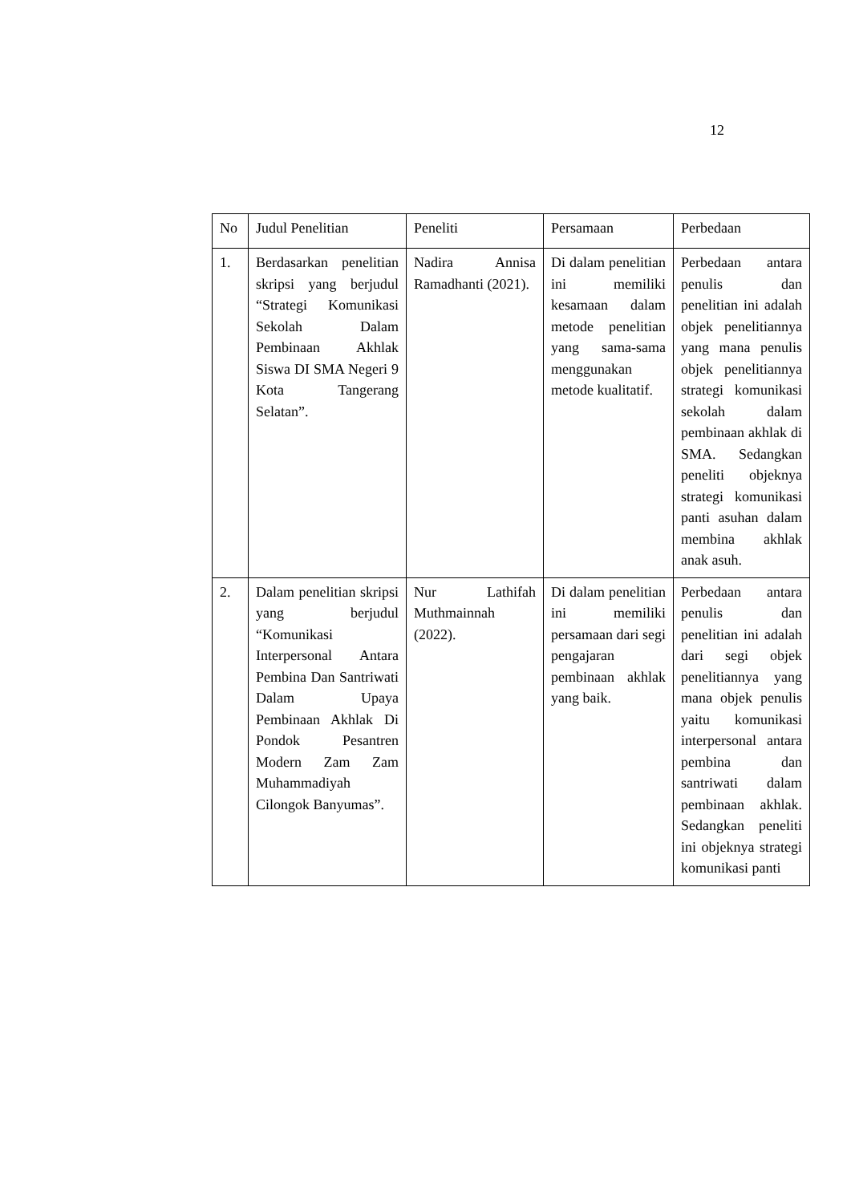12
| No | Judul Penelitian | Peneliti | Persamaan | Perbedaan |
| 1. | Berdasarkan penelitian skripsi yang berjudul “Strategi Komunikasi Sekolah Dalam Pembinaan Akhlak Siswa DI SMA Negeri 9 Kota Tangerang Selatan”. | Nadira Annisa Ramadhanti (2021). | Di dalam penelitian ini memiliki kesamaan dalam metode penelitian yang sama-sama menggunakan metode kualitatif. | Perbedaan antara penulis dan penelitian ini adalah objek penelitiannya yang mana penulis objek penelitiannya strategi komunikasi sekolah dalam pembinaan akhlak di SMA. Sedangkan peneliti objeknya strategi komunikasi panti asuhan dalam membina akhlak anak asuh. |
| 2. | Dalam penelitian skripsi yang berjudul “Komunikasi Interpersonal Antara Pembina Dan Santriwati Dalam Upaya Pembinaan Akhlak Di Pondok Pesantren Modern Zam Zam Muhammadiyah Cilongok Banyumas”. | Nur Lathifah Muthmainnah (2022). | Di dalam penelitian ini memiliki persamaan dari segi pengajaran pembinaan akhlak yang baik. | Perbedaan antara penulis dan penelitian ini adalah dari segi objek penelitiannya yang mana objek penulis yaitu komunikasi interpersonal antara pembina dan santriwati dalam pembinaan akhlak. Sedangkan peneliti ini objeknya strategi komunikasi panti |